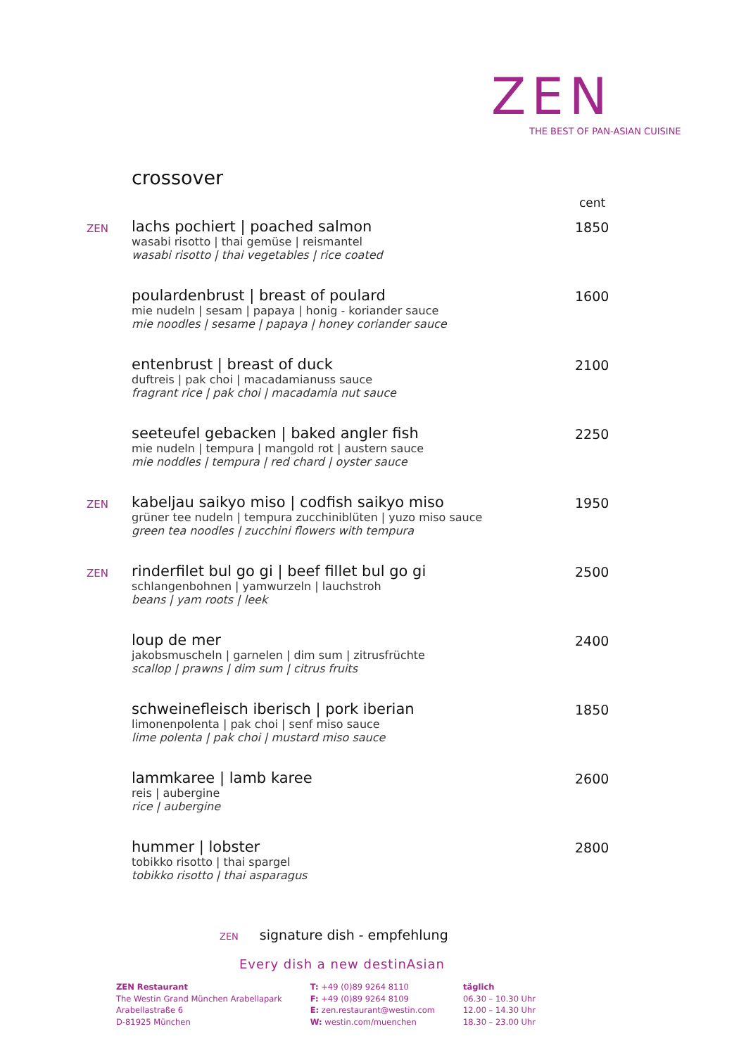ZEN
THE BEST OF PAN-ASIAN CUISINE
crossover
cent
ZEN
lachs pochiert | poached salmon
wasabi risotto | thai gemüse | reismantel
wasabi risotto | thai vegetables | rice coated
1850
poulardenbrust | breast of poulard
mie nudeln | sesam | papaya | honig - koriander sauce
mie noodles | sesame | papaya | honey coriander sauce
1600
entenbrust | breast of duck
duftreis | pak choi | macadamianuss sauce
fragrant rice | pak choi | macadamia nut sauce
2100
seeteufel gebacken | baked angler fish
mie nudeln | tempura | mangold rot | austern sauce
mie noddles | tempura | red chard | oyster sauce
2250
ZEN
kabeljau saikyo miso | codfish saikyo miso
grüner tee nudeln | tempura zucchiniblüten | yuzo miso sauce
green tea noodles | zucchini flowers with tempura
1950
ZEN
rinderfilet bul go gi | beef fillet bul go gi
schlangenbohnen | yamwurzeln | lauchstroh
beans | yam roots | leek
2500
loup de mer
jakobsmuscheln | garnelen | dim sum | zitrusfrüchte
scallop | prawns | dim sum | citrus fruits
2400
schweinefleisch iberisch | pork iberian
limonenpolenta | pak choi | senf miso sauce
lime polenta | pak choi | mustard miso sauce
1850
lammkaree | lamb karee
reis | aubergine
rice | aubergine
2600
hummer | lobster
tobikko risotto | thai spargel
tobikko risotto | thai asparagus
2800
ZEN signature dish - empfehlung
Every dish a new destinAsian
ZEN Restaurant
The Westin Grand München Arabellapark
Arabellastraße 6
D-81925 München
T: +49 (0)89 9264 8110
F: +49 (0)89 9264 8109
E: zen.restaurant@westin.com
W: westin.com/muenchen
täglich
06.30 – 10.30 Uhr
12.00 – 14.30 Uhr
18.30 – 23.00 Uhr